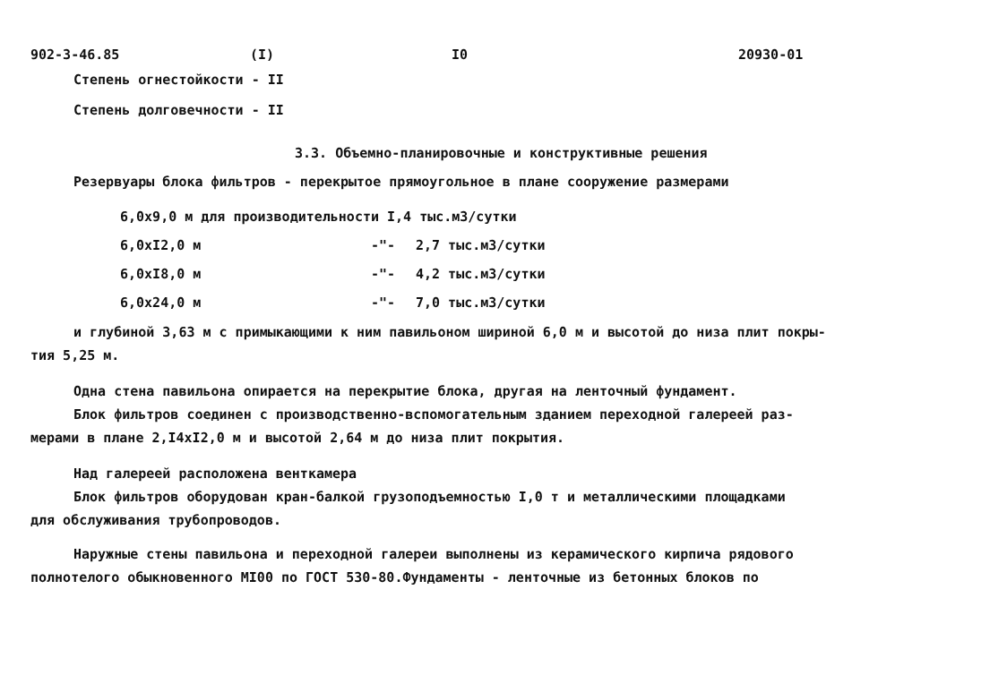902-3-46.85 (I) I0 20930-01
Степень огнестойкости - II
Степень долговечности - II
3.3. Объемно-планировочные и конструктивные решения
Резервуары блока фильтров - перекрытое прямоугольное в плане сооружение размерами
6,0x9,0 м для производительности I,4 тыс.м3/сутки
6,0xI2,0 м -"- 2,7 тыс.м3/сутки
6,0xI8,0 м -"- 4,2 тыс.м3/сутки
6,0x24,0 м -"- 7,0 тыс.м3/сутки
и глубиной 3,63 м с примыкающими к ним павильоном шириной 6,0 м и высотой до низа плит покры-
тия 5,25 м.
Одна стена павильона опирается на перекрытие блока, другая на ленточный фундамент.
Блок фильтров соединен с производственно-вспомогательным зданием переходной галереей раз-
мерами в плане 2,I4xI2,0 м и высотой 2,64 м до низа плит покрытия.
Над галереей расположена венткамера
Блок фильтров оборудован кран-балкой грузоподъемностью I,0 т и металлическими площадками
для обслуживания трубопроводов.
Наружные стены павильона и переходной галереи выполнены из керамического кирпича рядового
полнотелого обыкновенного МI00 по ГОСТ 530-80.Фундаменты - ленточные из бетонных блоков по